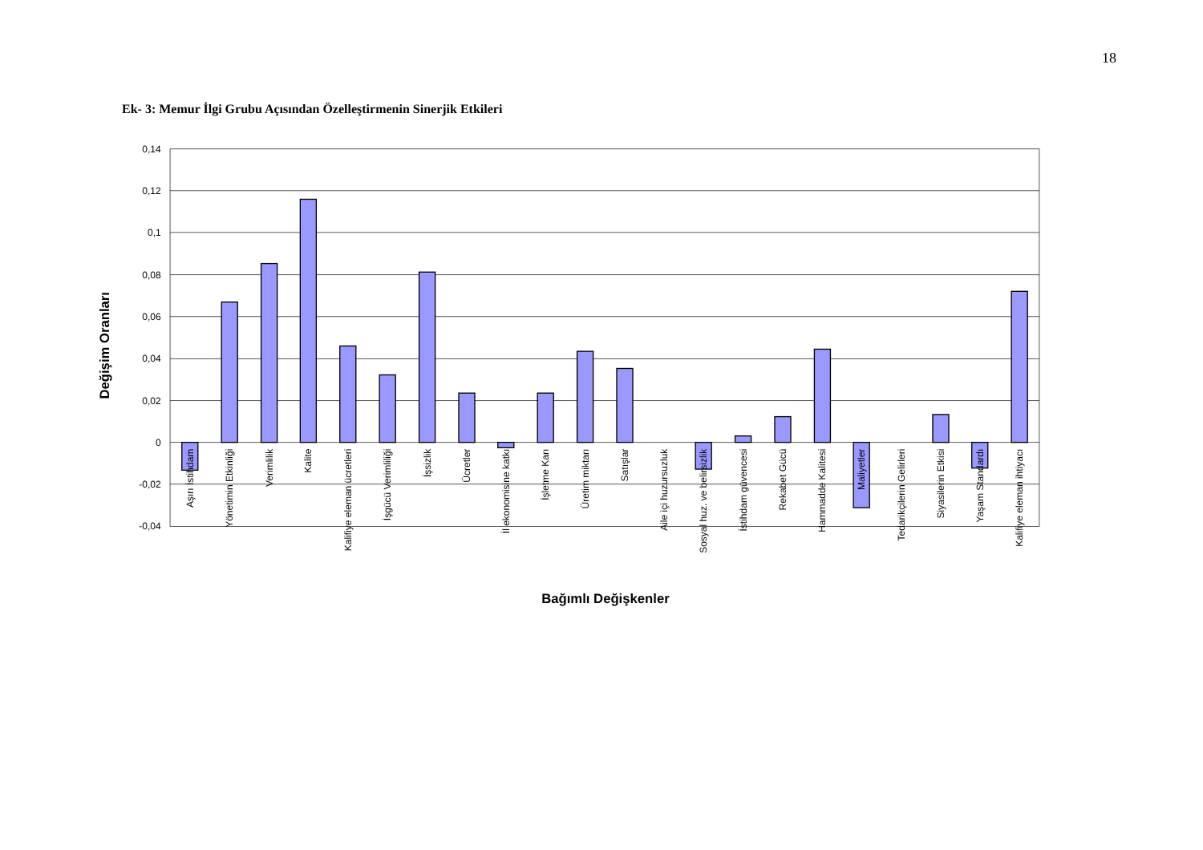18
Ek- 3: Memur İlgi Grubu Açısından Özelleştirmenin Sinerjik Etkileri
0,14
0,12
0,1
0,08
0,06
0,04
0,02
0
-0,02
-0,04
Aşırı İstihdam
Yönetimin Etkinliği
Verimlilik
Kalite
Kalifiye eleman ücretleri
İşgücü Verimliliği
İşsizlik
Ücretler
İl ekonomisine katkı
İşletme Karı
Üretim miktarı
Satışlar
Aile içi huzursuzluk
Sosyal huz. ve belirsizlik
İstihdam güvencesi
Rekabet Gücü
Hammadde Kalitesi
Maliyetler
Tedarikçilerin Gelirleri
Siyasilerin Etkisi
Yaşam Standardı
Kalifiye eleman ihtiyacı
Değişim Oranları
Bağımlı Değişkenler